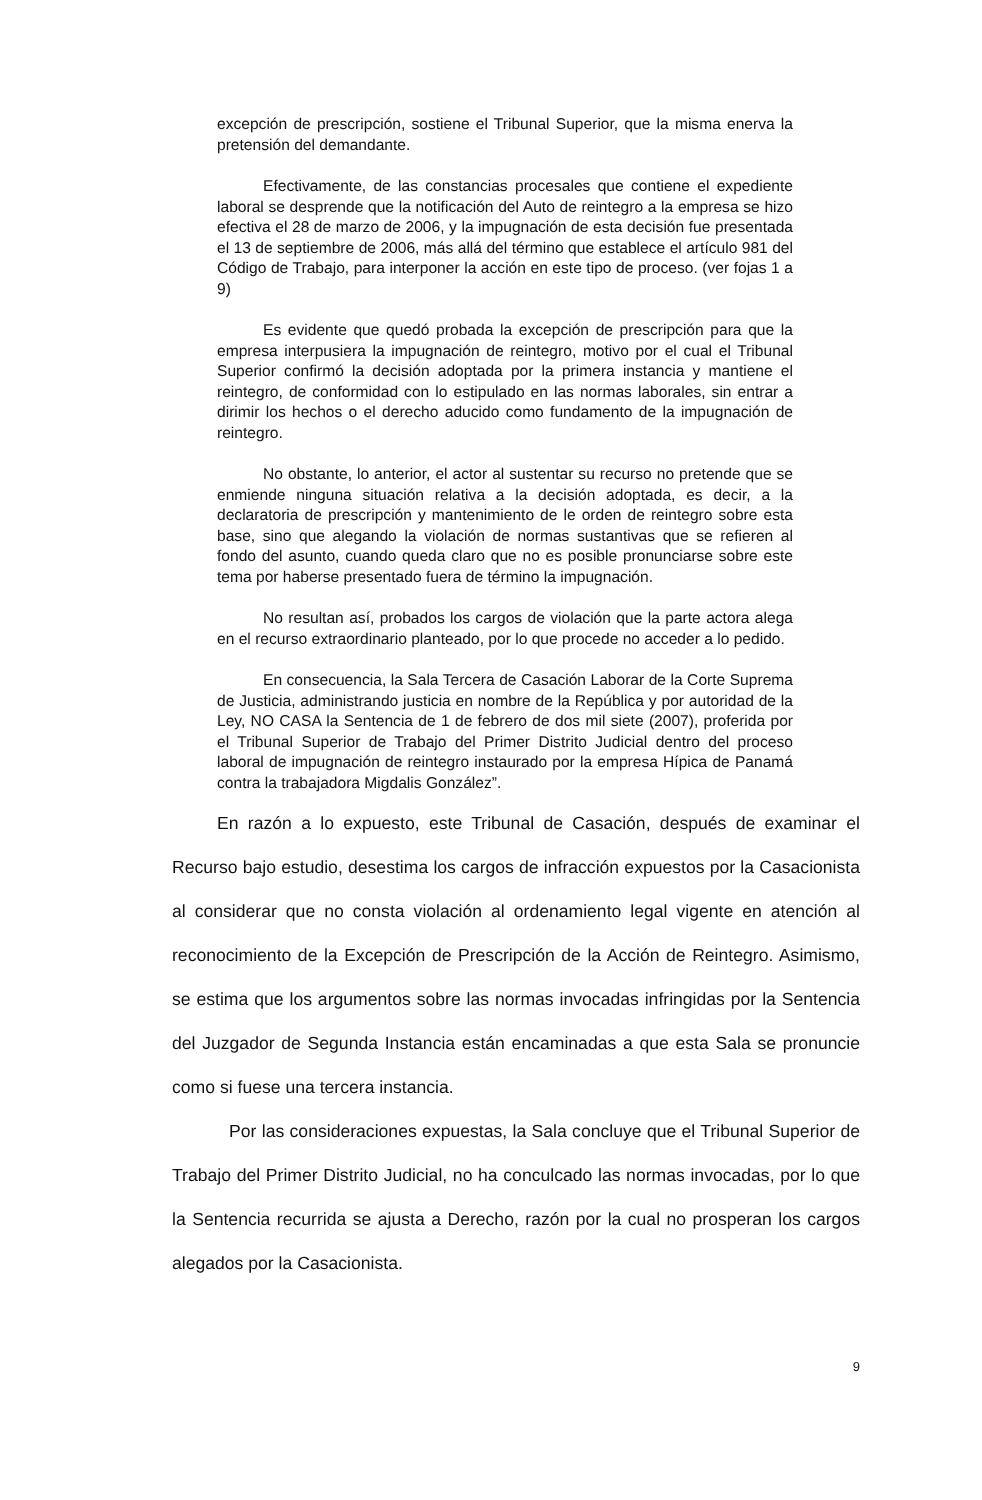excepción de prescripción, sostiene el Tribunal Superior, que la misma enerva la pretensión del demandante.
Efectivamente, de las constancias procesales que contiene el expediente laboral se desprende que la notificación del Auto de reintegro a la empresa se hizo efectiva el 28 de marzo de 2006, y la impugnación de esta decisión fue presentada el 13 de septiembre de 2006, más allá del término que establece el artículo 981 del Código de Trabajo, para interponer la acción en este tipo de proceso. (ver fojas 1 a 9)
Es evidente que quedó probada la excepción de prescripción para que la empresa interpusiera la impugnación de reintegro, motivo por el cual el Tribunal Superior confirmó la decisión adoptada por la primera instancia y mantiene el reintegro, de conformidad con lo estipulado en las normas laborales, sin entrar a dirimir los hechos o el derecho aducido como fundamento de la impugnación de reintegro.
No obstante, lo anterior, el actor al sustentar su recurso no pretende que se enmiende ninguna situación relativa a la decisión adoptada, es decir, a la declaratoria de prescripción y mantenimiento de le orden de reintegro sobre esta base, sino que alegando la violación de normas sustantivas que se refieren al fondo del asunto, cuando queda claro que no es posible pronunciarse sobre este tema por haberse presentado fuera de término la impugnación.
No resultan así, probados los cargos de violación que la parte actora alega en el recurso extraordinario planteado, por lo que procede no acceder a lo pedido.
En consecuencia, la Sala Tercera de Casación Laborar de la Corte Suprema de Justicia, administrando justicia en nombre de la República y por autoridad de la Ley, NO CASA la Sentencia de 1 de febrero de dos mil siete (2007), proferida por el Tribunal Superior de Trabajo del Primer Distrito Judicial dentro del proceso laboral de impugnación de reintegro instaurado por la empresa Hípica de Panamá contra la trabajadora Migdalis González”.
En razón a lo expuesto, este Tribunal de Casación, después de examinar el Recurso bajo estudio, desestima los cargos de infracción expuestos por la Casacionista al considerar que no consta violación al ordenamiento legal vigente en atención al reconocimiento de la Excepción de Prescripción de la Acción de Reintegro. Asimismo, se estima que los argumentos sobre las normas invocadas infringidas por la Sentencia del Juzgador de Segunda Instancia están encaminadas a que esta Sala se pronuncie como si fuese una tercera instancia.
Por las consideraciones expuestas, la Sala concluye que el Tribunal Superior de Trabajo del Primer Distrito Judicial, no ha conculcado las normas invocadas, por lo que la Sentencia recurrida se ajusta a Derecho, razón por la cual no prosperan los cargos alegados por la Casacionista.
9